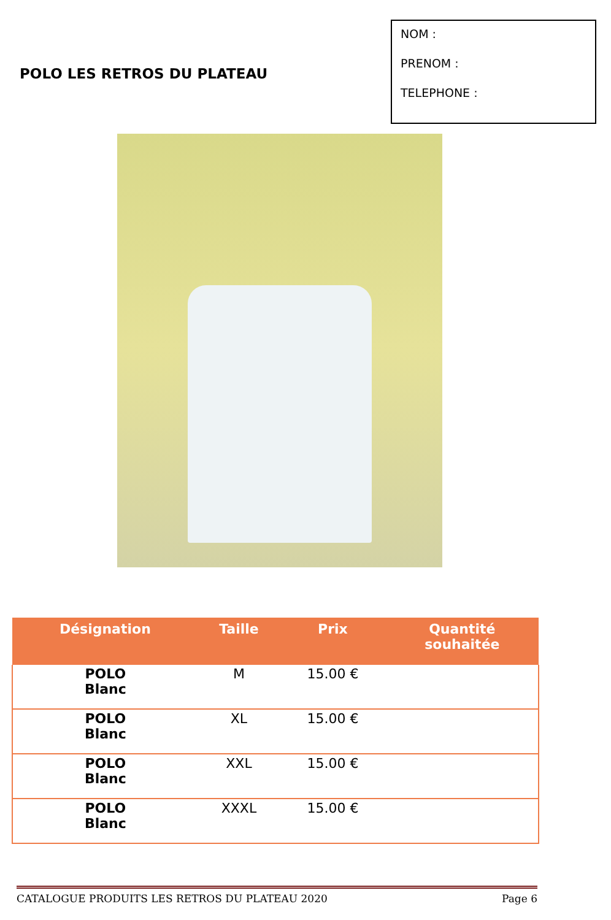POLO LES RETROS DU PLATEAU
NOM :
PRENOM :
TELEPHONE :
| Désignation | Taille | Prix | Quantité souhaitée |
| --- | --- | --- | --- |
| POLO Blanc | M | 15.00 € | |
| POLO Blanc | XL | 15.00 € | |
| POLO Blanc | XXL | 15.00 € | |
| POLO Blanc | XXXL | 15.00 € | |
CATALOGUE PRODUITS LES RETROS DU PLATEAU 2020 Page 6